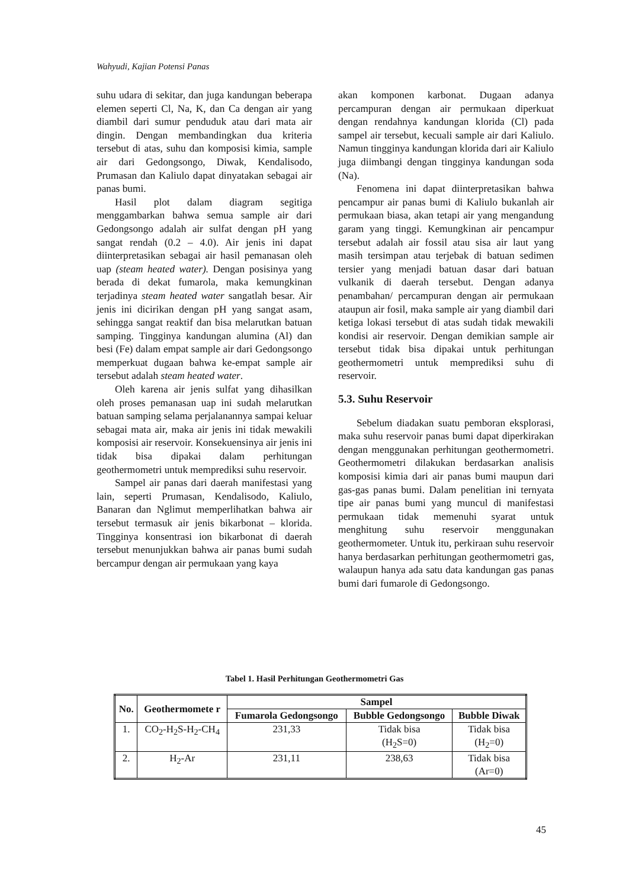Wahyudi, Kajian Potensi Panas
suhu udara di sekitar, dan juga kandungan beberapa elemen seperti Cl, Na, K, dan Ca dengan air yang diambil dari sumur penduduk atau dari mata air dingin. Dengan membandingkan dua kriteria tersebut di atas, suhu dan komposisi kimia, sample air dari Gedongsongo, Diwak, Kendalisodo, Prumasan dan Kaliulo dapat dinyatakan sebagai air panas bumi.
Hasil plot dalam diagram segitiga menggambarkan bahwa semua sample air dari Gedongsongo adalah air sulfat dengan pH yang sangat rendah (0.2 – 4.0). Air jenis ini dapat diinterpretasikan sebagai air hasil pemanasan oleh uap (steam heated water). Dengan posisinya yang berada di dekat fumarola, maka kemungkinan terjadinya steam heated water sangatlah besar. Air jenis ini dicirikan dengan pH yang sangat asam, sehingga sangat reaktif dan bisa melarutkan batuan samping. Tingginya kandungan alumina (Al) dan besi (Fe) dalam empat sample air dari Gedongsongo memperkuat dugaan bahwa ke-empat sample air tersebut adalah steam heated water.
Oleh karena air jenis sulfat yang dihasilkan oleh proses pemanasan uap ini sudah melarutkan batuan samping selama perjalanannya sampai keluar sebagai mata air, maka air jenis ini tidak mewakili komposisi air reservoir. Konsekuensinya air jenis ini tidak bisa dipakai dalam perhitungan geothermometri untuk memprediksi suhu reservoir.
Sampel air panas dari daerah manifestasi yang lain, seperti Prumasan, Kendalisodo, Kaliulo, Banaran dan Nglimut memperlihatkan bahwa air tersebut termasuk air jenis bikarbonat – klorida. Tingginya konsentrasi ion bikarbonat di daerah tersebut menunjukkan bahwa air panas bumi sudah bercampur dengan air permukaan yang kaya
akan komponen karbonat. Dugaan adanya percampuran dengan air permukaan diperkuat dengan rendahnya kandungan klorida (Cl) pada sampel air tersebut, kecuali sample air dari Kaliulo. Namun tingginya kandungan klorida dari air Kaliulo juga diimbangi dengan tingginya kandungan soda (Na).
Fenomena ini dapat diinterpretasikan bahwa pencampur air panas bumi di Kaliulo bukanlah air permukaan biasa, akan tetapi air yang mengandung garam yang tinggi. Kemungkinan air pencampur tersebut adalah air fossil atau sisa air laut yang masih tersimpan atau terjebak di batuan sedimen tersier yang menjadi batuan dasar dari batuan vulkanik di daerah tersebut. Dengan adanya penambahan/ percampuran dengan air permukaan ataupun air fosil, maka sample air yang diambil dari ketiga lokasi tersebut di atas sudah tidak mewakili kondisi air reservoir. Dengan demikian sample air tersebut tidak bisa dipakai untuk perhitungan geothermometri untuk memprediksi suhu di reservoir.
5.3. Suhu Reservoir
Sebelum diadakan suatu pemboran eksplorasi, maka suhu reservoir panas bumi dapat diperkirakan dengan menggunakan perhitungan geothermometri. Geothermometri dilakukan berdasarkan analisis komposisi kimia dari air panas bumi maupun dari gas-gas panas bumi. Dalam penelitian ini ternyata tipe air panas bumi yang muncul di manifestasi permukaan tidak memenuhi syarat untuk menghitung suhu reservoir menggunakan geothermometer. Untuk itu, perkiraan suhu reservoir hanya berdasarkan perhitungan geothermometri gas, walaupun hanya ada satu data kandungan gas panas bumi dari fumarole di Gedongsongo.
Tabel 1. Hasil Perhitungan Geothermometri Gas
| No. | Geothermomete r | Sampel | | |
| --- | --- | --- | --- | --- |
| | | Fumarola Gedongsongo | Bubble Gedongsongo | Bubble Diwak |
| 1. | CO<sub>2</sub>-H<sub>2</sub>S-H<sub>2</sub>-CH<sub>4</sub> | 231,33 | Tidak bisa (H<sub>2</sub>S=0) | Tidak bisa (H<sub>2</sub>=0) |
| 2. | H<sub>2</sub>-Ar | 231,11 | 238,63 | Tidak bisa (Ar=0) |
45